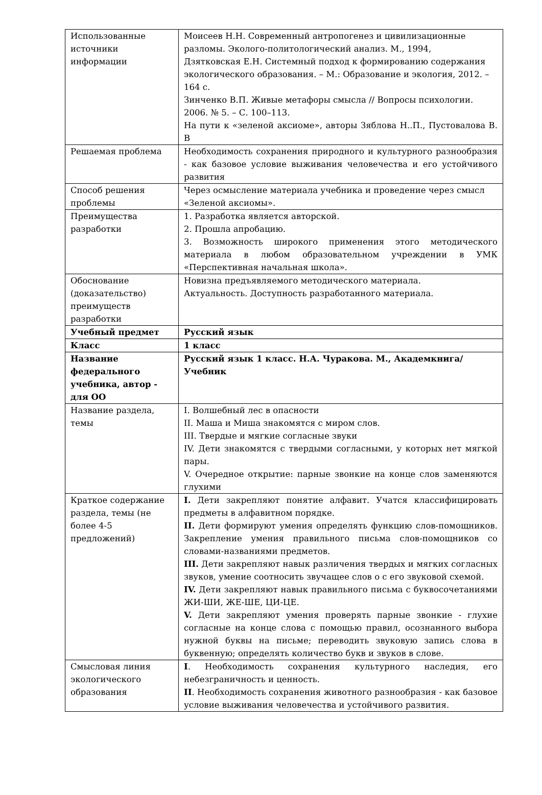| Использованные источники информации | Моисеев Н.Н. Современный антропогенез и цивилизационные разломы. Эколого-политологический анализ. М., 1994, Дзятковская Е.Н. Системный подход к формированию содержания экологического образования. – М.: Образование и экология, 2012. – 164 с. Зинченко В.П. Живые метафоры смысла // Вопросы психологии. 2006. № 5. – С. 100–113. На пути к «зеленой аксиоме», авторы Зяблова Н..П., Пустовалова В. В |
| Решаемая проблема | Необходимость сохранения природного и культурного разнообразия - как базовое условие выживания человечества и его устойчивого развития |
| Способ решения проблемы | Через осмысление материала учебника и проведение через смысл «Зеленой аксиомы». |
| Преимущества разработки | 1. Разработка является авторской. 2. Прошла апробацию. 3. Возможность широкого применения этого методического материала в любом образовательном учреждении в УМК «Перспективная начальная школа». |
| Обоснование (доказательство) преимуществ разработки | Новизна предъявляемого методического материала. Актуальность. Доступность разработанного материала. |
| Учебный предмет | Русский язык |
| Класс | 1 класс |
| Название федерального учебника, автор - для ОО | Русский язык 1 класс. Н.А. Чуракова. М., Академкнига/Учебник |
| Название раздела, темы | I. Волшебный лес в опасности II. Маша и Миша знакомятся с миром слов. III. Твердые и мягкие согласные звуки IV. Дети знакомятся с твердыми согласными, у которых нет мягкой пары. V. Очередное открытие: парные звонкие на конце слов заменяются глухими |
| Краткое содержание раздела, темы (не более 4-5 предложений) | I. Дети закрепляют понятие алфавит. Учатся классифицировать предметы в алфавитном порядке. II. Дети формируют умения определять функцию слов-помощников. Закрепление умения правильного письма слов-помощников со словами-названиями предметов. III. Дети закрепляют навык различения твердых и мягких согласных звуков, умение соотносить звучащее слов о с его звуковой схемой. IV. Дети закрепляют навык правильного письма с буквосочетаниями ЖИ-ШИ, ЖЕ-ШЕ, ЦИ-ЦЕ. V. Дети закрепляют умения проверять парные звонкие - глухие согласные на конце слова с помощью правил, осознанного выбора нужной буквы на письме; переводить звуковую запись слова в буквенную; определять количество букв и звуков в слове. |
| Смысловая линия экологического образования | I . Необходимость сохранения культурного наследия, его небезграничность и ценность. II . Необходимость сохранения животного разнообразия - как базовое условие выживания человечества и устойчивого развития. |